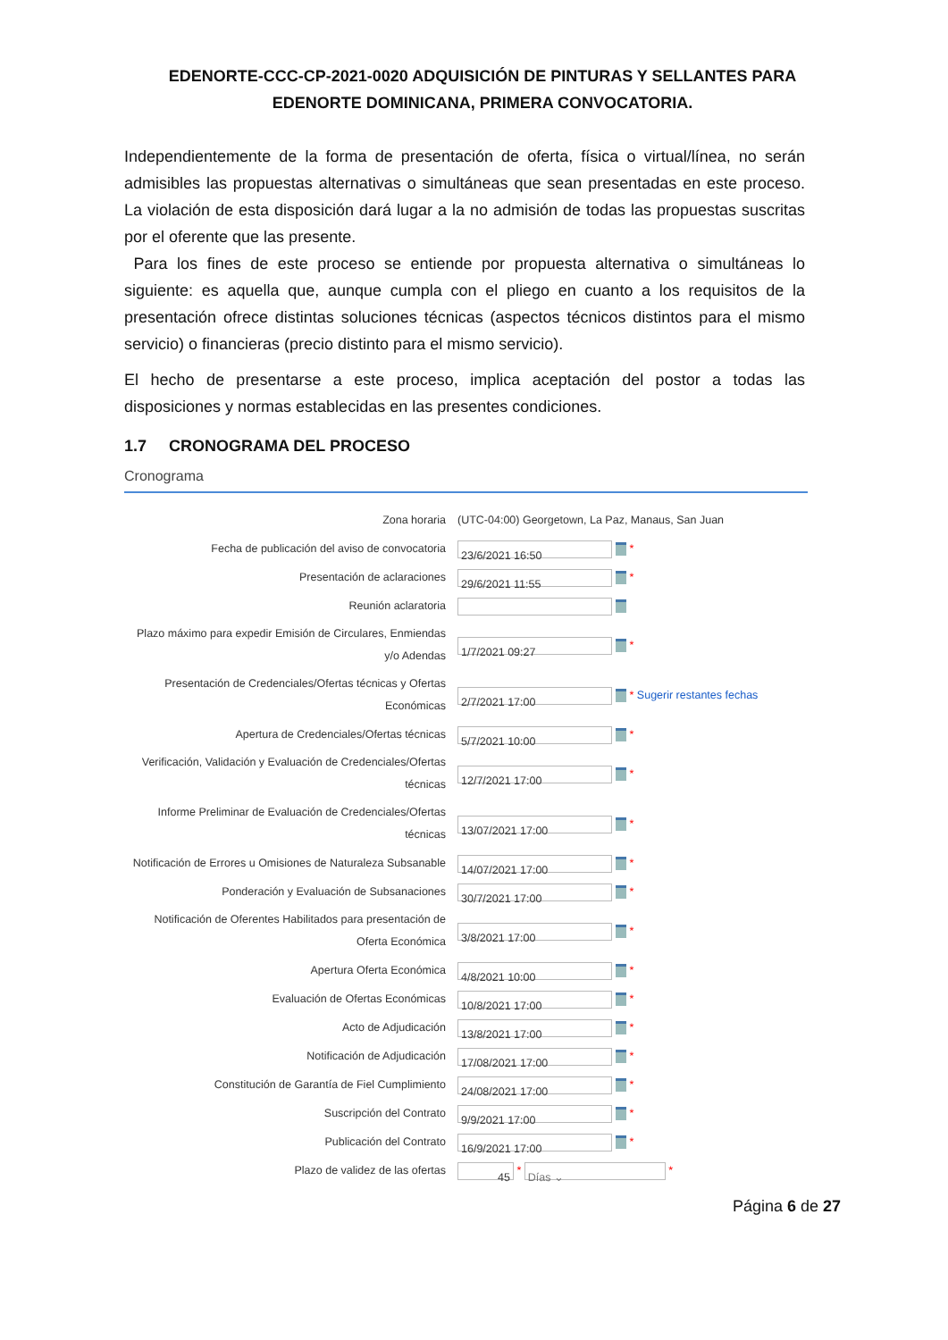EDENORTE-CCC-CP-2021-0020 ADQUISICIÓN DE PINTURAS Y SELLANTES PARA EDENORTE DOMINICANA, PRIMERA CONVOCATORIA.
Independientemente de la forma de presentación de oferta, física o virtual/línea, no serán admisibles las propuestas alternativas o simultáneas que sean presentadas en este proceso. La violación de esta disposición dará lugar a la no admisión de todas las propuestas suscritas por el oferente que las presente.
Para los fines de este proceso se entiende por propuesta alternativa o simultáneas lo siguiente: es aquella que, aunque cumpla con el pliego en cuanto a los requisitos de la presentación ofrece distintas soluciones técnicas (aspectos técnicos distintos para el mismo servicio) o financieras (precio distinto para el mismo servicio).
El hecho de presentarse a este proceso, implica aceptación del postor a todas las disposiciones y normas establecidas en las presentes condiciones.
1.7 CRONOGRAMA DEL PROCESO
Cronograma
| Zona horaria | (UTC-04:00) Georgetown, La Paz, Manaus, San Juan |
| Fecha de publicación del aviso de convocatoria | 23/6/2021 16:50 * |
| Presentación de aclaraciones | 29/6/2021 11:55 * |
| Reunión aclaratoria | |
| Plazo máximo para expedir Emisión de Circulares, Enmiendas y/o Adendas | 1/7/2021 09:27 * |
| Presentación de Credenciales/Ofertas técnicas y Ofertas Económicas | 2/7/2021 17:00 * Sugerir restantes fechas |
| Apertura de Credenciales/Ofertas técnicas | 5/7/2021 10:00 * |
| Verificación, Validación y Evaluación de Credenciales/Ofertas técnicas | 12/7/2021 17:00 * |
| Informe Preliminar de Evaluación de Credenciales/Ofertas técnicas | 13/07/2021 17:00 * |
| Notificación de Errores u Omisiones de Naturaleza Subsanable | 14/07/2021 17:00 * |
| Ponderación y Evaluación de Subsanaciones | 30/7/2021 17:00 * |
| Notificación de Oferentes Habilitados para presentación de Oferta Económica | 3/8/2021 17:00 * |
| Apertura Oferta Económica | 4/8/2021 10:00 * |
| Evaluación de Ofertas Económicas | 10/8/2021 17:00 * |
| Acto de Adjudicación | 13/8/2021 17:00 * |
| Notificación de Adjudicación | 17/08/2021 17:00 * |
| Constitución de Garantía de Fiel Cumplimiento | 24/08/2021 17:00 * |
| Suscripción del Contrato | 9/9/2021 17:00 * |
| Publicación del Contrato | 16/9/2021 17:00 * |
| Plazo de validez de las ofertas | 45 * Días ⌄ * |
Página 6 de 27